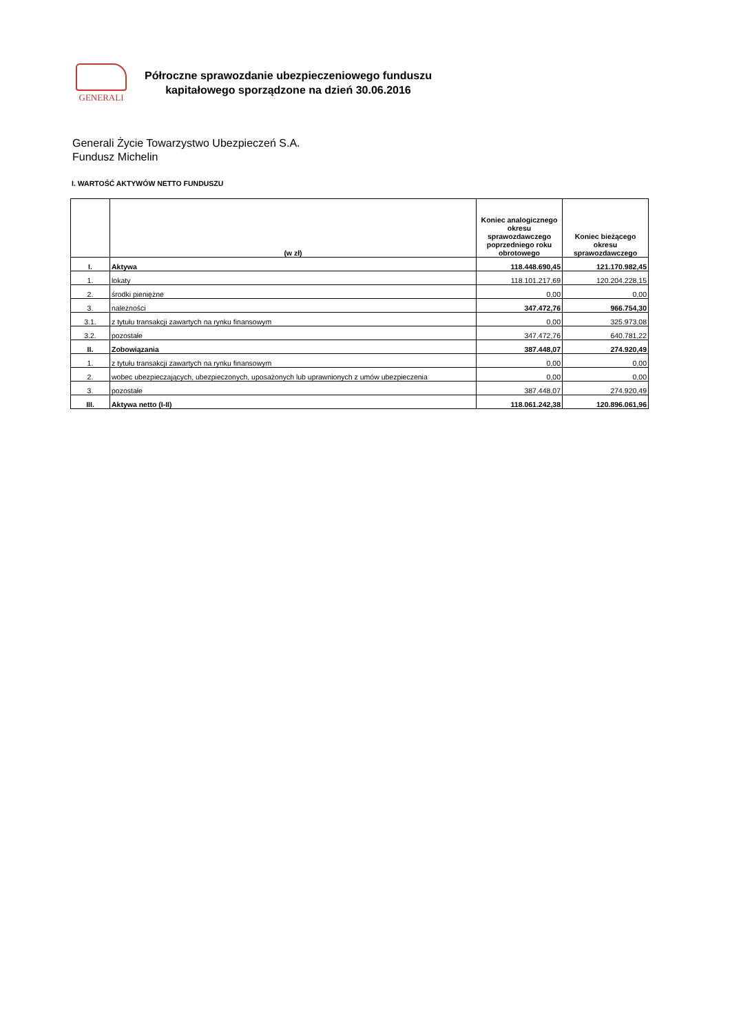GENERALI
Półroczne sprawozdanie ubezpieczeniowego funduszu
kapitałowego sporządzone na dzień 30.06.2016
Generali Życie Towarzystwo Ubezpieczeń S.A.
Fundusz Michelin
I. WARTOŚĆ AKTYWÓW NETTO FUNDUSZU
| | (w zł) | Koniec analogicznego okresu sprawozdawczego poprzedniego roku obrotowego | Koniec bieżącego okresu sprawozdawczego |
| --- | --- | --- | --- |
| I. | Aktywa | 118.448.690,45 | 121.170.982,45 |
| 1. | lokaty | 118.101.217,69 | 120.204.228,15 |
| 2. | środki pieniężne | 0,00 | 0,00 |
| 3. | należności | 347.472,76 | 966.754,30 |
| 3.1. | z tytułu transakcji zawartych na rynku finansowym | 0,00 | 325.973,08 |
| 3.2. | pozostałe | 347.472,76 | 640.781,22 |
| II. | Zobowiązania | 387.448,07 | 274.920,49 |
| 1. | z tytułu transakcji zawartych na rynku finansowym | 0,00 | 0,00 |
| 2. | wobec ubezpieczających, ubezpieczonych, uposażonych lub uprawnionych z umów ubezpieczenia | 0,00 | 0,00 |
| 3. | pozostałe | 387.448,07 | 274.920,49 |
| III. | Aktywa netto (I-II) | 118.061.242,38 | 120.896.061,96 |